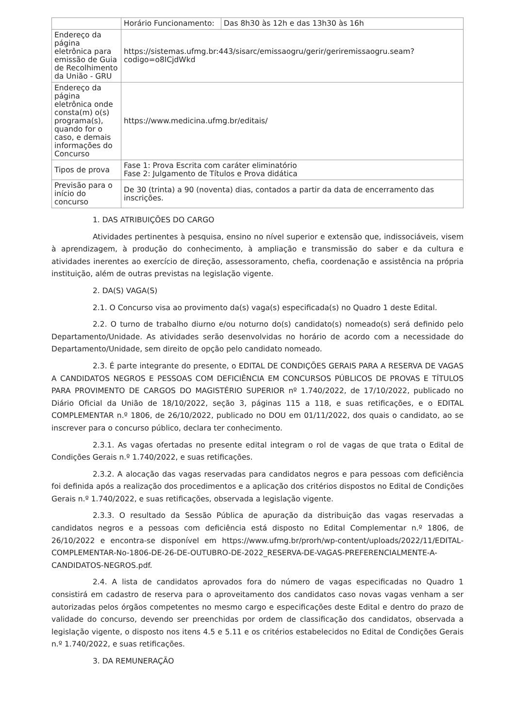| | Horário Funcionamento: | Das 8h30 às 12h e das 13h30 às 16h |
| Endereço da página eletrônica para emissão de Guia de Recolhimento da União - GRU | https://sistemas.ufmg.br:443/sisarc/emissaogru/gerir/geriremissaogru.seam?codigo=o8ICjdWkd | |
| Endereço da página eletrônica onde consta(m) o(s) programa(s), quando for o caso, e demais informações do Concurso | https://www.medicina.ufmg.br/editais/ | |
| Tipos de prova | Fase 1: Prova Escrita com caráter eliminatório Fase 2: Julgamento de Títulos e Prova didática | |
| Previsão para o início do concurso | De 30 (trinta) a 90 (noventa) dias, contados a partir da data de encerramento das inscrições. | |
1. DAS ATRIBUIÇÕES DO CARGO
Atividades pertinentes à pesquisa, ensino no nível superior e extensão que, indissociáveis, visem à aprendizagem, à produção do conhecimento, à ampliação e transmissão do saber e da cultura e atividades inerentes ao exercício de direção, assessoramento, chefia, coordenação e assistência na própria instituição, além de outras previstas na legislação vigente.
2. DA(S) VAGA(S)
2.1. O Concurso visa ao provimento da(s) vaga(s) especificada(s) no Quadro 1 deste Edital.
2.2. O turno de trabalho diurno e/ou noturno do(s) candidato(s) nomeado(s) será definido pelo Departamento/Unidade. As atividades serão desenvolvidas no horário de acordo com a necessidade do Departamento/Unidade, sem direito de opção pelo candidato nomeado.
2.3. É parte integrante do presente, o EDITAL DE CONDIÇÕES GERAIS PARA A RESERVA DE VAGAS A CANDIDATOS NEGROS E PESSOAS COM DEFICIÊNCIA EM CONCURSOS PÚBLICOS DE PROVAS E TÍTULOS PARA PROVIMENTO DE CARGOS DO MAGISTÉRIO SUPERIOR nº 1.740/2022, de 17/10/2022, publicado no Diário Oficial da União de 18/10/2022, seção 3, páginas 115 a 118, e suas retificações, e o EDITAL COMPLEMENTAR n.º 1806, de 26/10/2022, publicado no DOU em 01/11/2022, dos quais o candidato, ao se inscrever para o concurso público, declara ter conhecimento.
2.3.1. As vagas ofertadas no presente edital integram o rol de vagas de que trata o Edital de Condições Gerais n.º 1.740/2022, e suas retificações.
2.3.2. A alocação das vagas reservadas para candidatos negros e para pessoas com deficiência foi definida após a realização dos procedimentos e a aplicação dos critérios dispostos no Edital de Condições Gerais n.º 1.740/2022, e suas retificações, observada a legislação vigente.
2.3.3. O resultado da Sessão Pública de apuração da distribuição das vagas reservadas a candidatos negros e a pessoas com deficiência está disposto no Edital Complementar n.º 1806, de 26/10/2022 e encontra-se disponível em https://www.ufmg.br/prorh/wp-content/uploads/2022/11/EDITAL-COMPLEMENTAR-No-1806-DE-26-DE-OUTUBRO-DE-2022_RESERVA-DE-VAGAS-PREFERENCIALMENTE-A-CANDIDATOS-NEGROS.pdf.
2.4. A lista de candidatos aprovados fora do número de vagas especificadas no Quadro 1 consistirá em cadastro de reserva para o aproveitamento dos candidatos caso novas vagas venham a ser autorizadas pelos órgãos competentes no mesmo cargo e especificações deste Edital e dentro do prazo de validade do concurso, devendo ser preenchidas por ordem de classificação dos candidatos, observada a legislação vigente, o disposto nos itens 4.5 e 5.11 e os critérios estabelecidos no Edital de Condições Gerais n.º 1.740/2022, e suas retificações.
3. DA REMUNERAÇÃO